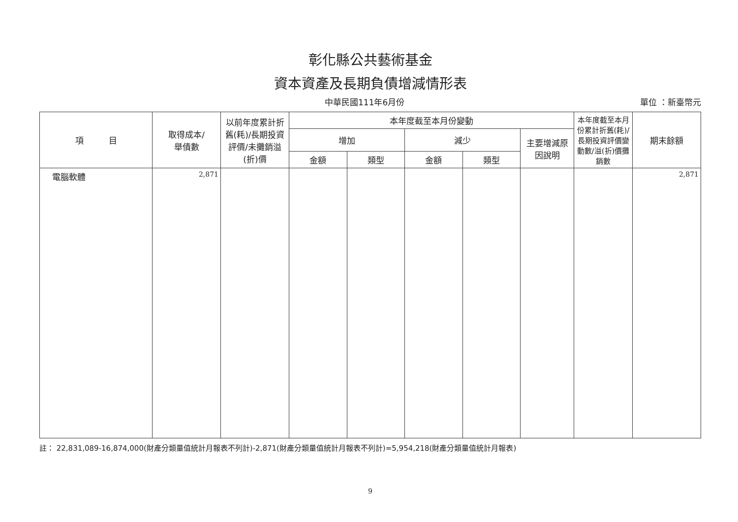彰化縣公共藝術基金
資本資產及長期負債增減情形表
中華民國111年6月份 單位 ：新臺幣元
| 項 目 | 取得成本/ 舉債數 | 以前年度累計折舊(耗)/長期投資評價/未攤銷溢(折)價 | 本年度截至本月份變動 | | | | | 本年度截至本月份累計折舊(耗)/長期投資評價變動數/溢(折)價攤銷數 | 期末餘額 |
| --- | --- | --- | --- | --- | --- | --- | --- | --- | --- |
| | | | 增加 | | 減少 | | 主要增減原因說明 | | |
| | | | 金額 | 類型 | 金額 | 類型 | | | |
| 電腦軟體 | 2,871 | | | | | | | | 2,871 |
註： 22,831,089-16,874,000(財產分類量值統計月報表不列計)-2,871(財產分類量值統計月報表不列計)=5,954,218(財產分類量值統計月報表)
9